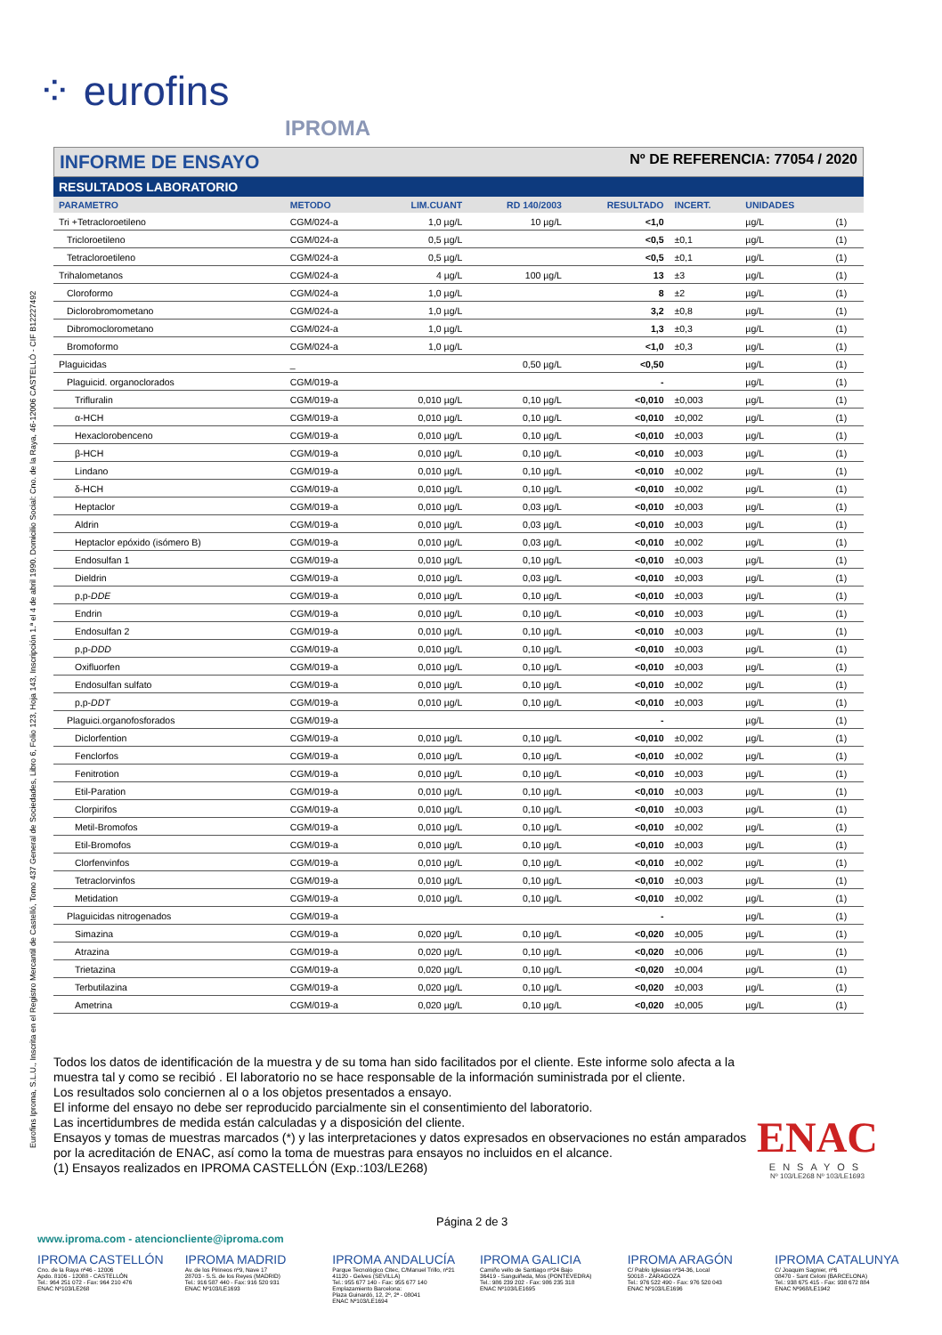⁘ eurofins
IPROMA
Eurofins Iproma, S.L.U., Inscrita en el Registro Mercantil de Castelló, Tomo 437 General de Sociedades, Libro 6, Folio 123, Hoja 143, Inscripción 1.ª el 4 de abril 1990. Domicilio Social: Cno. de la Raya, 46-12006 CASTELLÓ - CIF B12227492
INFORME DE ENSAYO
Nº DE REFERENCIA: 77054 / 2020
RESULTADOS LABORATORIO
| PARAMETRO | METODO | LIM.CUANT | RD 140/2003 | RESULTADO | INCERT. | UNIDADES | |
| --- | --- | --- | --- | --- | --- | --- | --- |
| Tri +Tetracloroetileno | CGM/024-a | 1,0 µg/L | 10 µg/L | <1,0 | | µg/L | (1) |
| Tricloroetileno | CGM/024-a | 0,5 µg/L | | <0,5 | ±0,1 | µg/L | (1) |
| Tetracloroetileno | CGM/024-a | 0,5 µg/L | | <0,5 | ±0,1 | µg/L | (1) |
| Trihalometanos | CGM/024-a | 4 µg/L | 100 µg/L | 13 | ±3 | µg/L | (1) |
| Cloroformo | CGM/024-a | 1,0 µg/L | | 8 | ±2 | µg/L | (1) |
| Diclorobromometano | CGM/024-a | 1,0 µg/L | | 3,2 | ±0,8 | µg/L | (1) |
| Dibromoclorometano | CGM/024-a | 1,0 µg/L | | 1,3 | ±0,3 | µg/L | (1) |
| Bromoformo | CGM/024-a | 1,0 µg/L | | <1,0 | ±0,3 | µg/L | (1) |
| Plaguicidas | _ | | 0,50 µg/L | <0,50 | | µg/L | (1) |
| Plaguicid. organoclorados | CGM/019-a | | | - | | µg/L | (1) |
| Trifluralin | CGM/019-a | 0,010 µg/L | 0,10 µg/L | <0,010 | ±0,003 | µg/L | (1) |
| α-HCH | CGM/019-a | 0,010 µg/L | 0,10 µg/L | <0,010 | ±0,002 | µg/L | (1) |
| Hexaclorobenceno | CGM/019-a | 0,010 µg/L | 0,10 µg/L | <0,010 | ±0,003 | µg/L | (1) |
| β-HCH | CGM/019-a | 0,010 µg/L | 0,10 µg/L | <0,010 | ±0,003 | µg/L | (1) |
| Lindano | CGM/019-a | 0,010 µg/L | 0,10 µg/L | <0,010 | ±0,002 | µg/L | (1) |
| δ-HCH | CGM/019-a | 0,010 µg/L | 0,10 µg/L | <0,010 | ±0,002 | µg/L | (1) |
| Heptaclor | CGM/019-a | 0,010 µg/L | 0,03 µg/L | <0,010 | ±0,003 | µg/L | (1) |
| Aldrin | CGM/019-a | 0,010 µg/L | 0,03 µg/L | <0,010 | ±0,003 | µg/L | (1) |
| Heptaclor epóxido (isómero B) | CGM/019-a | 0,010 µg/L | 0,03 µg/L | <0,010 | ±0,002 | µg/L | (1) |
| Endosulfan 1 | CGM/019-a | 0,010 µg/L | 0,10 µg/L | <0,010 | ±0,003 | µg/L | (1) |
| Dieldrin | CGM/019-a | 0,010 µg/L | 0,03 µg/L | <0,010 | ±0,003 | µg/L | (1) |
| p,p- DDE | CGM/019-a | 0,010 µg/L | 0,10 µg/L | <0,010 | ±0,003 | µg/L | (1) |
| Endrin | CGM/019-a | 0,010 µg/L | 0,10 µg/L | <0,010 | ±0,003 | µg/L | (1) |
| Endosulfan 2 | CGM/019-a | 0,010 µg/L | 0,10 µg/L | <0,010 | ±0,003 | µg/L | (1) |
| p,p- DDD | CGM/019-a | 0,010 µg/L | 0,10 µg/L | <0,010 | ±0,003 | µg/L | (1) |
| Oxifluorfen | CGM/019-a | 0,010 µg/L | 0,10 µg/L | <0,010 | ±0,003 | µg/L | (1) |
| Endosulfan sulfato | CGM/019-a | 0,010 µg/L | 0,10 µg/L | <0,010 | ±0,002 | µg/L | (1) |
| p,p- DDT | CGM/019-a | 0,010 µg/L | 0,10 µg/L | <0,010 | ±0,003 | µg/L | (1) |
| Plaguici.organofosforados | CGM/019-a | | | - | | µg/L | (1) |
| Diclorfention | CGM/019-a | 0,010 µg/L | 0,10 µg/L | <0,010 | ±0,002 | µg/L | (1) |
| Fenclorfos | CGM/019-a | 0,010 µg/L | 0,10 µg/L | <0,010 | ±0,002 | µg/L | (1) |
| Fenitrotion | CGM/019-a | 0,010 µg/L | 0,10 µg/L | <0,010 | ±0,003 | µg/L | (1) |
| Etil-Paration | CGM/019-a | 0,010 µg/L | 0,10 µg/L | <0,010 | ±0,003 | µg/L | (1) |
| Clorpirifos | CGM/019-a | 0,010 µg/L | 0,10 µg/L | <0,010 | ±0,003 | µg/L | (1) |
| Metil-Bromofos | CGM/019-a | 0,010 µg/L | 0,10 µg/L | <0,010 | ±0,002 | µg/L | (1) |
| Etil-Bromofos | CGM/019-a | 0,010 µg/L | 0,10 µg/L | <0,010 | ±0,003 | µg/L | (1) |
| Clorfenvinfos | CGM/019-a | 0,010 µg/L | 0,10 µg/L | <0,010 | ±0,002 | µg/L | (1) |
| Tetraclorvinfos | CGM/019-a | 0,010 µg/L | 0,10 µg/L | <0,010 | ±0,003 | µg/L | (1) |
| Metidation | CGM/019-a | 0,010 µg/L | 0,10 µg/L | <0,010 | ±0,002 | µg/L | (1) |
| Plaguicidas nitrogenados | CGM/019-a | | | - | | µg/L | (1) |
| Simazina | CGM/019-a | 0,020 µg/L | 0,10 µg/L | <0,020 | ±0,005 | µg/L | (1) |
| Atrazina | CGM/019-a | 0,020 µg/L | 0,10 µg/L | <0,020 | ±0,006 | µg/L | (1) |
| Trietazina | CGM/019-a | 0,020 µg/L | 0,10 µg/L | <0,020 | ±0,004 | µg/L | (1) |
| Terbutilazina | CGM/019-a | 0,020 µg/L | 0,10 µg/L | <0,020 | ±0,003 | µg/L | (1) |
| Ametrina | CGM/019-a | 0,020 µg/L | 0,10 µg/L | <0,020 | ±0,005 | µg/L | (1) |
Todos los datos de identificación de la muestra y de su toma han sido facilitados por el cliente. Este informe solo afecta a la muestra tal y como se recibió . El laboratorio no se hace responsable de la información suministrada por el cliente.
Los resultados solo conciernen al o a los objetos presentados a ensayo.
El informe del ensayo no debe ser reproducido parcialmente sin el consentimiento del laboratorio.
Las incertidumbres de medida están calculadas y a disposición del cliente.
Ensayos y tomas de muestras marcados (*) y las interpretaciones y datos expresados en observaciones no están amparados por la acreditación de ENAC, así como la toma de muestras para ensayos no incluidos en el alcance.
(1) Ensayos realizados en IPROMA CASTELLÓN (Exp.:103/LE268)
ENAC
ENSAYOS
Nº 103/LE268 Nº 103/LE1693
Página 2 de 3
www.iproma.com - atencioncliente@iproma.com
IPROMA CASTELLÓN
Cno. de la Raya nº46 - 12006
Apdo. 8106 - 12088 - CASTELLÓN
Tel.: 964 251 072 - Fax: 964 210 476
ENAC Nº103/LE268
IPROMA MADRID
Av. de los Pirineos nº9, Nave 17
28703 - S.S. de los Reyes (MADRID)
Tel.: 916 587 440 - Fax: 916 520 931
ENAC Nº103/LE1693
IPROMA ANDALUCÍA
Parque Tecnológico Citec, C/Manuel Trillo, nº21
41120 - Gelves (SEVILLA)
Tel.: 955 677 140 - Fax: 955 677 140
Emplazamiento Barcelona:
Plaza Guinardó, 12, 2º, 2ª - 08041
ENAC Nº103/LE1694
IPROMA GALICIA
Camiño vello de Santiago nº24 Bajo
36419 - Sanguiñeda, Mos (PONTEVEDRA)
Tel.: 986 239 202 - Fax: 986 235 318
ENAC Nº103/LE1695
IPROMA ARAGÓN
C/ Pablo Iglesias nº34-36, Local
50018 - ZARAGOZA
Tel.: 976 522 490 - Fax: 976 520 043
ENAC Nº103/LE1696
IPROMA CATALUNYA
C/ Joaquim Sagnier, nº6
08470 - Sant Celoni (BARCELONA)
Tel.: 938 675 415 - Fax: 938 672 884
ENAC Nº968/LE1942